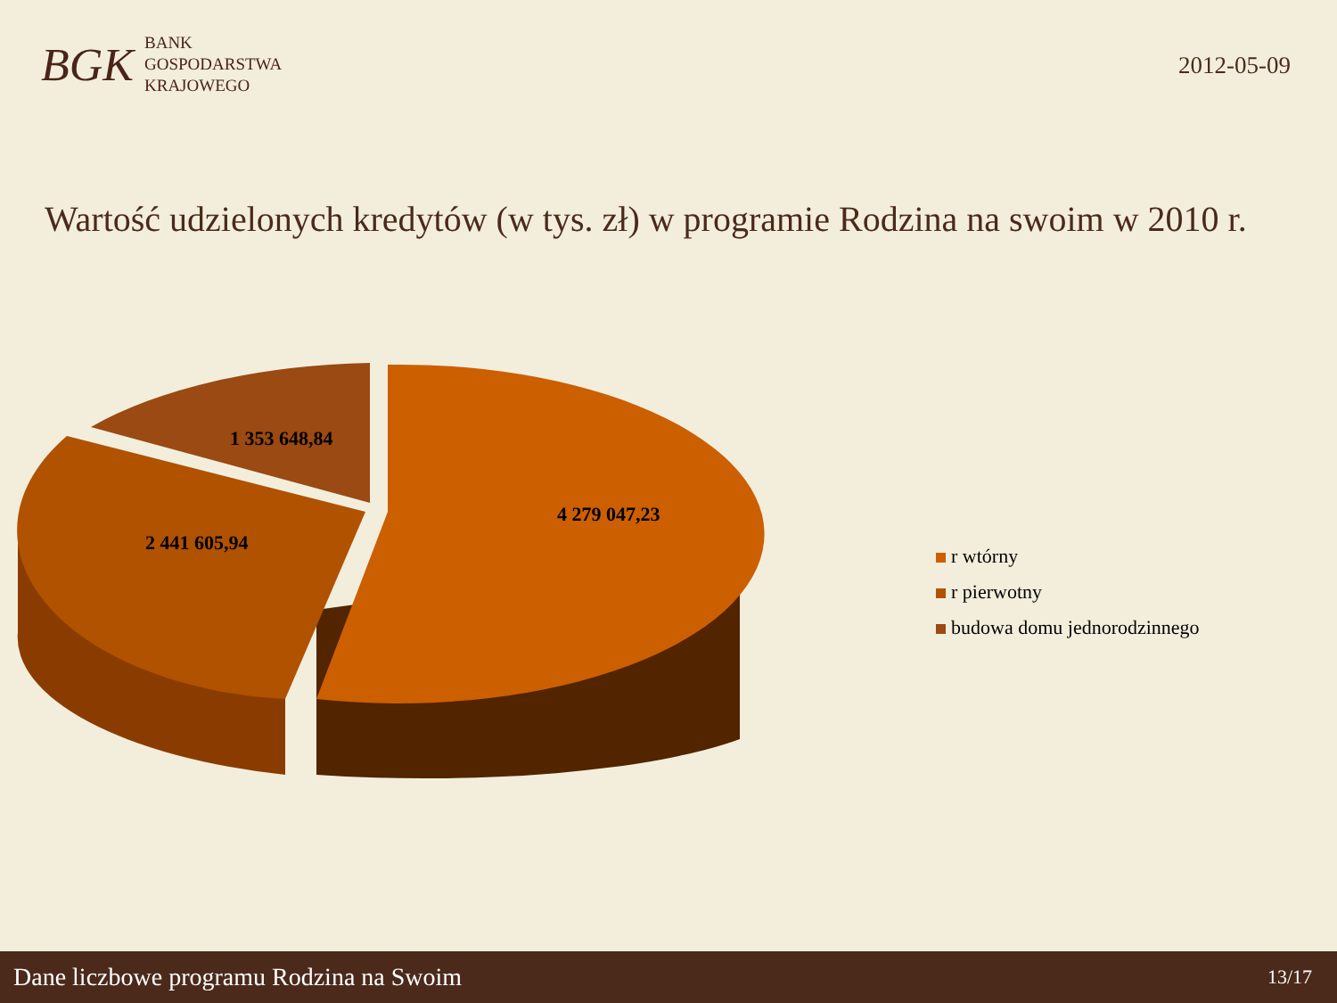BGK
BANK
GOSPODARSTWA
KRAJOWEGO
2012-05-09
Wartość udzielonych kredytów (w tys. zł) w programie Rodzina na swoim w 2010 r.
4 279 047,23
2 441 605,94
1 353 648,84
r wtórny
r pierwotny
budowa domu jednorodzinnego
Dane liczbowe programu Rodzina na Swoim 13/17